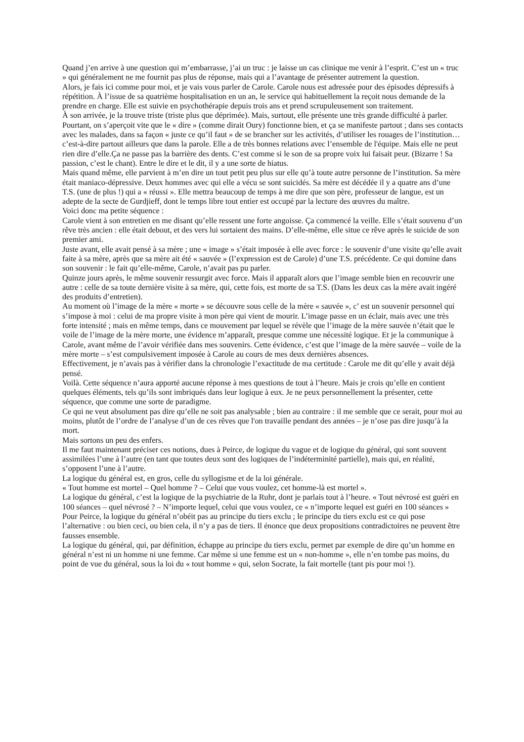Quand j’en arrive à une question qui m’embarrasse, j’ai un truc : je laisse un cas clinique me venir à l’esprit. C’est un « truc » qui généralement ne me fournit pas plus de réponse, mais qui a l’avantage de présenter autrement la question.
Alors, je fais ici comme pour moi, et je vais vous parler de Carole. Carole nous est adressée pour des épisodes dépressifs à répétition. À l’issue de sa quatrième hospitalisation en un an, le service qui habituellement la reçoit nous demande de la prendre en charge. Elle est suivie en psychothérapie depuis trois ans et prend scrupuleusement son traitement.
À son arrivée, je la trouve triste (triste plus que déprimée). Mais, surtout, elle présente une très grande difficulté à parler. Pourtant, on s’aperçoit vite que le « dire » (comme dirait Oury) fonctionne bien, et ça se manifeste partout ; dans ses contacts avec les malades, dans sa façon « juste ce qu’il faut » de se brancher sur les activités, d’utiliser les rouages de l’institution… c’est-à-dire partout ailleurs que dans la parole. Elle a de très bonnes relations avec l’ensemble de l'équipe. Mais elle ne peut rien dire d’elle.Ça ne passe pas la barrière des dents. C’est comme si le son de sa propre voix lui faisait peur. (Bizarre ! Sa passion, c’est le chant). Entre le dire et le dit, il y a une sorte de hiatus.
Mais quand même, elle parvient à m’en dire un tout petit peu plus sur elle qu’à toute autre personne de l’institution. Sa mère était maniaco-dépressive. Deux hommes avec qui elle a vécu se sont suicidés. Sa mère est décédée il y a quatre ans d’une T.S. (une de plus !) qui a « réussi ». Elle mettra beaucoup de temps à me dire que son père, professeur de langue, est un adepte de la secte de Gurdjieff, dont le temps libre tout entier est occupé par la lecture des œuvres du maître.
Voici donc ma petite séquence :
Carole vient à son entretien en me disant qu’elle ressent une forte angoisse. Ça commencé la veille. Elle s’était souvenu d’un rêve très ancien : elle était debout, et des vers lui sortaient des mains. D’elle-même, elle situe ce rêve après le suicide de son premier ami.
Juste avant, elle avait pensé à sa mère ; une « image » s’était imposée à elle avec force : le souvenir d’une visite qu’elle avait faite à sa mère, après que sa mère ait été « sauvée » (l’expression est de Carole) d’une T.S. précédente. Ce qui domine dans son souvenir : le fait qu’elle-même, Carole, n’avait pas pu parler.
Quinze jours après, le même souvenir ressurgit avec force. Mais il apparaît alors que l’image semble bien en recouvrir une autre : celle de sa toute dernière visite à sa mère, qui, cette fois, est morte de sa T.S. (Dans les deux cas la mère avait ingéré des produits d’entretien).
Au moment où l’image de la mère « morte » se découvre sous celle de la mère « sauvée », c’ est un souvenir personnel qui s’impose à moi : celui de ma propre visite à mon père qui vient de mourir. L’image passe en un éclair, mais avec une très forte intensité ; mais en même temps, dans ce mouvement par lequel se révèle que l’image de la mère sauvée n’était que le voile de l’image de la mère morte, une évidence m’apparaît, presque comme une nécessité logique. Et je la communique à Carole, avant même de l’avoir vérifiée dans mes souvenirs. Cette évidence, c’est que l’image de la mère sauvée – voile de la mère morte – s’est compulsivement imposée à Carole au cours de mes deux dernières absences.
Effectivement, je n’avais pas à vérifier dans la chronologie l’exactitude de ma certitude : Carole me dit qu’elle y avait déjà pensé.
Voilà. Cette séquence n’aura apporté aucune réponse à mes questions de tout à l’heure. Mais je crois qu’elle en contient quelques éléments, tels qu’ils sont imbriqués dans leur logique à eux. Je ne peux personnellement la présenter, cette séquence, que comme une sorte de paradigme.
Ce qui ne veut absolument pas dire qu’elle ne soit pas analysable ; bien au contraire : il me semble que ce serait, pour moi au moins, plutôt de l’ordre de l’analyse d’un de ces rêves que l'on travaille pendant des années – je n’ose pas dire jusqu’à la mort.
Mais sortons un peu des enfers.
Il me faut maintenant préciser ces notions, dues à Peirce, de logique du vague et de logique du général, qui sont souvent assimilées l’une à l’autre (en tant que toutes deux sont des logiques de l’indéterminité partielle), mais qui, en réalité, s’opposent l’une à l’autre.
La logique du général est, en gros, celle du syllogisme et de la loi générale.
« Tout homme est mortel – Quel homme ? – Celui que vous voulez, cet homme-là est mortel ».
La logique du général, c’est la logique de la psychiatrie de la Ruhr, dont je parlais tout à l’heure. « Tout névrosé est guéri en 100 séances – quel névrosé ? – N’importe lequel, celui que vous voulez, ce « n’importe lequel est guéri en 100 séances »
Pour Peirce, la logique du général n’obéit pas au principe du tiers exclu ; le principe du tiers exclu est ce qui pose l’alternative : ou bien ceci, ou bien cela, il n’y a pas de tiers. Il énonce que deux propositions contradictoires ne peuvent être fausses ensemble.
La logique du général, qui, par définition, échappe au principe du tiers exclu, permet par exemple de dire qu’un homme en général n’est ni un homme ni une femme. Car même si une femme est un « non-homme », elle n’en tombe pas moins, du point de vue du général, sous la loi du « tout homme » qui, selon Socrate, la fait mortelle (tant pis pour moi !).